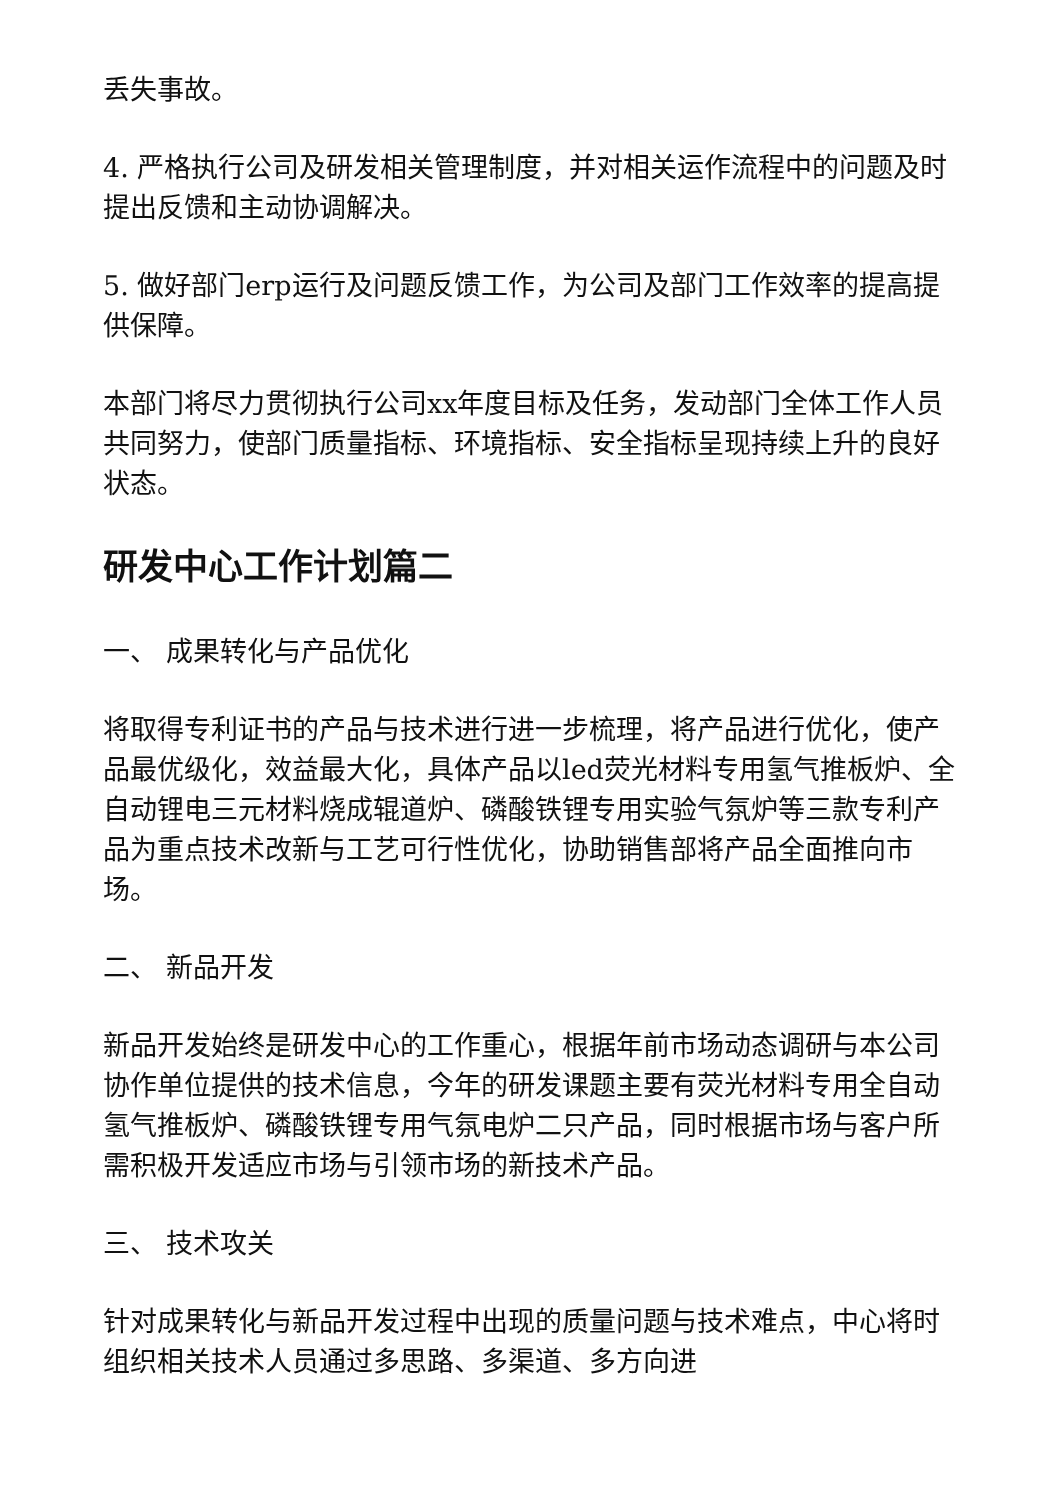丢失事故。
4. 严格执行公司及研发相关管理制度，并对相关运作流程中的问题及时提出反馈和主动协调解决。
5. 做好部门erp运行及问题反馈工作，为公司及部门工作效率的提高提供保障。
本部门将尽力贯彻执行公司xx年度目标及任务，发动部门全体工作人员共同努力，使部门质量指标、环境指标、安全指标呈现持续上升的良好状态。
研发中心工作计划篇二
一、 成果转化与产品优化
将取得专利证书的产品与技术进行进一步梳理，将产品进行优化，使产品最优级化，效益最大化，具体产品以led荧光材料专用氢气推板炉、全自动锂电三元材料烧成辊道炉、磷酸铁锂专用实验气氛炉等三款专利产品为重点技术改新与工艺可行性优化，协助销售部将产品全面推向市场。
二、 新品开发
新品开发始终是研发中心的工作重心，根据年前市场动态调研与本公司协作单位提供的技术信息，今年的研发课题主要有荧光材料专用全自动氢气推板炉、磷酸铁锂专用气氛电炉二只产品，同时根据市场与客户所需积极开发适应市场与引领市场的新技术产品。
三、 技术攻关
针对成果转化与新品开发过程中出现的质量问题与技术难点，中心将时组织相关技术人员通过多思路、多渠道、多方向进